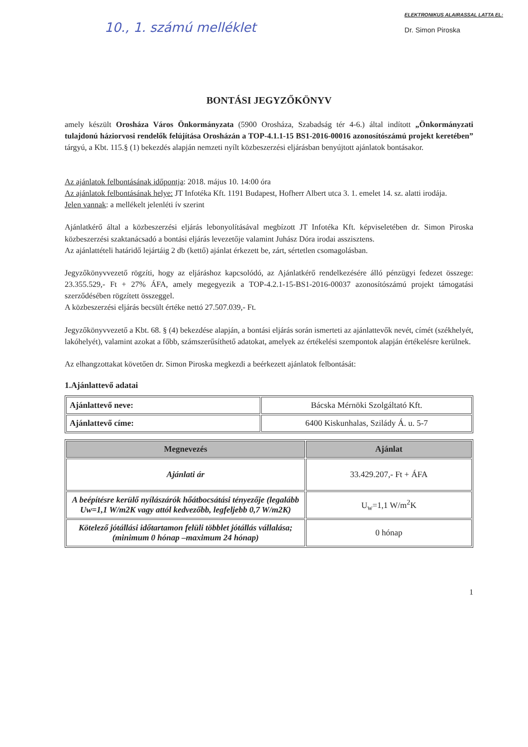10., 1. számú melléklet
ELEKTRONIKUS ALAIRASSAL LATTA EL:
Dr. Simon Piroska
BONTÁSI JEGYZŐKÖNYV
amely készült Orosháza Város Önkormányzata (5900 Orosháza, Szabadság tér 4-6.) által indított „Önkormányzati tulajdonú háziorvosi rendelők felújítása Orosházán a TOP-4.1.1-15 BS1-2016-00016 azonosítószámú projekt keretében” tárgyú, a Kbt. 115.§ (1) bekezdés alapján nemzeti nyílt közbeszerzési eljárásban benyújtott ajánlatok bontásakor.
Az ajánlatok felbontásának időpontja: 2018. május 10. 14:00 óra
Az ajánlatok felbontásának helye: JT Infotéka Kft. 1191 Budapest, Hofherr Albert utca 3. 1. emelet 14. sz. alatti irodája.
Jelen vannak: a mellékelt jelenléti ív szerint
Ajánlatkérő által a közbeszerzési eljárás lebonyolításával megbízott JT Infotéka Kft. képviseletében dr. Simon Piroska közbeszerzési szaktanácsadó a bontási eljárás levezetője valamint Juhász Dóra irodai asszisztens.
Az ajánlattételi határidő lejártáig 2 db (kettő) ajánlat érkezett be, zárt, sértetlen csomagolásban.
Jegyzőkönyvvezető rögzíti, hogy az eljáráshoz kapcsolódó, az Ajánlatkérő rendelkezésére álló pénzügyi fedezet összege: 23.355.529,- Ft + 27% ÁFA, amely megegyezik a TOP-4.2.1-15-BS1-2016-00037 azonosítószámú projekt támogatási szerződésében rögzített összeggel.
A közbeszerzési eljárás becsült értéke nettó 27.507.039,- Ft.
Jegyzőkönyvvezető a Kbt. 68. § (4) bekezdése alapján, a bontási eljárás során ismerteti az ajánlattevők nevét, címét (székhelyét, lakóhelyét), valamint azokat a főbb, számszerűsíthető adatokat, amelyek az értékelési szempontok alapján értékelésre kerülnek.
Az elhangzottakat követően dr. Simon Piroska megkezdi a beérkezett ajánlatok felbontását:
1.Ajánlattevő adatai
| Ajánlattevő neve: | Bácska Mérnöki Szolgáltató Kft. |
| Ajánlattevő címe: | 6400 Kiskunhalas, Szilády Á. u. 5-7 |
| Megnevezés | Ajánlat |
| --- | --- |
| Ajánlati ár | 33.429.207,- Ft + ÁFA |
| A beépítésre kerülő nyílászárók hőátbocsátási tényezője (legalább Uw=1,1 W/m2K vagy attól kedvezőbb, legfeljebb 0,7 W/m2K) | U<sub>w</sub>=1,1 W/m<sup>2</sup>K |
| Kötelező jótállási időtartamon felüli többlet jótállás vállalása; (minimum 0 hónap –maximum 24 hónap) | 0 hónap |
1